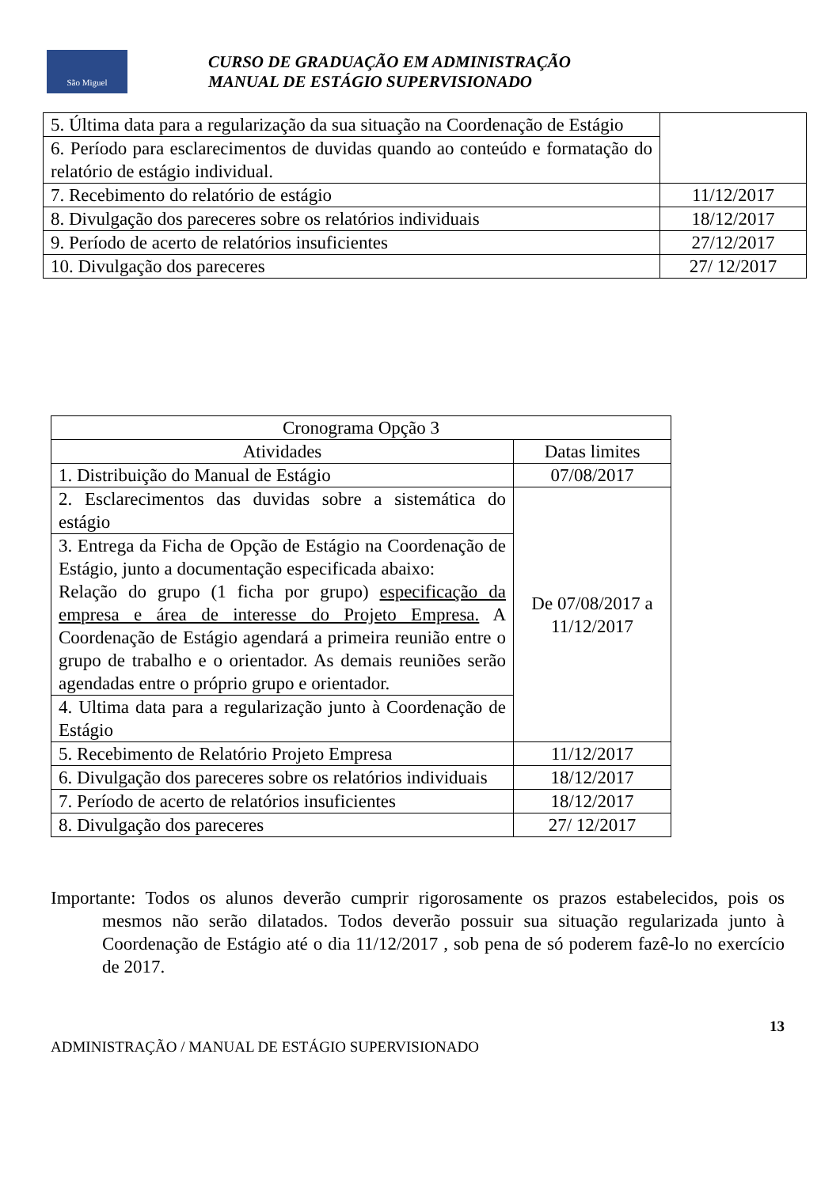São Miguel
CURSO DE GRADUAÇÃO EM ADMINISTRAÇÃO
MANUAL DE ESTÁGIO SUPERVISIONADO
| 5. Última data para a regularização da sua situação na Coordenação de Estágio | |
| 6. Período para esclarecimentos de duvidas quando ao conteúdo e formatação do relatório de estágio individual. | |
| 7. Recebimento do relatório de estágio | 11/12/2017 |
| 8. Divulgação dos pareceres sobre os relatórios individuais | 18/12/2017 |
| 9. Período de acerto de relatórios insuficientes | 27/12/2017 |
| 10. Divulgação dos pareceres | 27/ 12/2017 |
| Cronograma Opção 3 | |
| --- | --- |
| Atividades | Datas limites |
| 1. Distribuição do Manual de Estágio | 07/08/2017 |
| 2. Esclarecimentos das duvidas sobre a sistemática do estágio | De 07/08/2017 a 11/12/2017 |
| 3. Entrega da Ficha de Opção de Estágio na Coordenação de Estágio, junto a documentação especificada abaixo: Relação do grupo (1 ficha por grupo) especificação da empresa e área de interesse do Projeto Empresa. A Coordenação de Estágio agendará a primeira reunião entre o grupo de trabalho e o orientador. As demais reuniões serão agendadas entre o próprio grupo e orientador. | |
| 4. Ultima data para a regularização junto à Coordenação de Estágio | |
| 5. Recebimento de Relatório Projeto Empresa | 11/12/2017 |
| 6. Divulgação dos pareceres sobre os relatórios individuais | 18/12/2017 |
| 7. Período de acerto de relatórios insuficientes | 18/12/2017 |
| 8. Divulgação dos pareceres | 27/ 12/2017 |
Importante: Todos os alunos deverão cumprir rigorosamente os prazos estabelecidos, pois os mesmos não serão dilatados. Todos deverão possuir sua situação regularizada junto à Coordenação de Estágio até o dia 11/12/2017 , sob pena de só poderem fazê-lo no exercício de 2017.
13
ADMINISTRAÇÃO / MANUAL DE ESTÁGIO SUPERVISIONADO